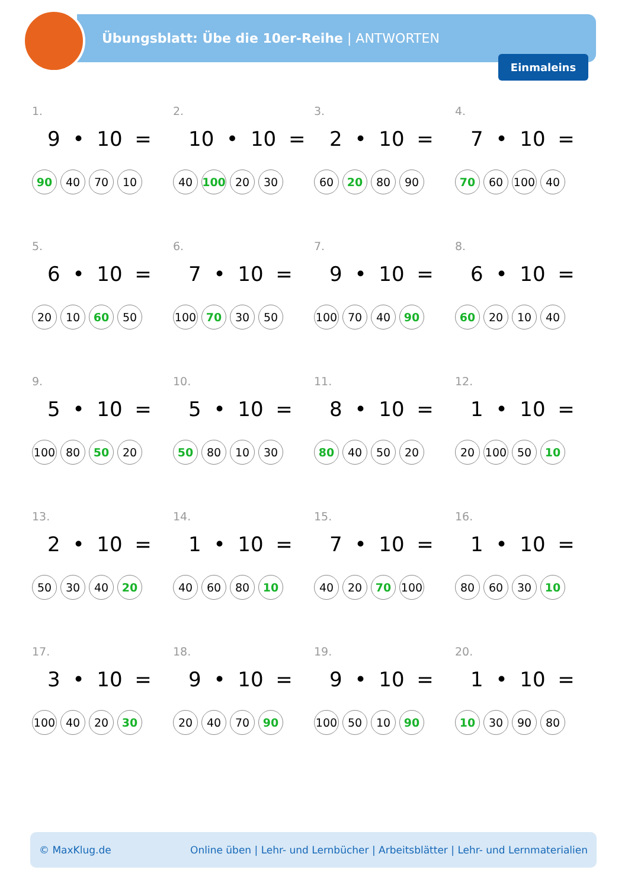Übungsblatt: Übe die 10er-Reihe | ANTWORTEN
Einmaleins
1.
9 • 10 =
90 40 70 10
2.
10 • 10 =
40 100 20 30
3.
2 • 10 =
60 20 80 90
4.
7 • 10 =
70 60 100 40
5.
6 • 10 =
20 10 60 50
6.
7 • 10 =
100 70 30 50
7.
9 • 10 =
100 70 40 90
8.
6 • 10 =
60 20 10 40
9.
5 • 10 =
100 80 50 20
10.
5 • 10 =
50 80 10 30
11.
8 • 10 =
80 40 50 20
12.
1 • 10 =
20 100 50 10
13.
2 • 10 =
50 30 40 20
14.
1 • 10 =
40 60 80 10
15.
7 • 10 =
40 20 70 100
16.
1 • 10 =
80 60 30 10
17.
3 • 10 =
100 40 20 30
18.
9 • 10 =
20 40 70 90
19.
9 • 10 =
100 50 10 90
20.
1 • 10 =
10 30 90 80
© MaxKlug.de Online üben | Lehr- und Lernbücher | Arbeitsblätter | Lehr- und Lernmaterialien